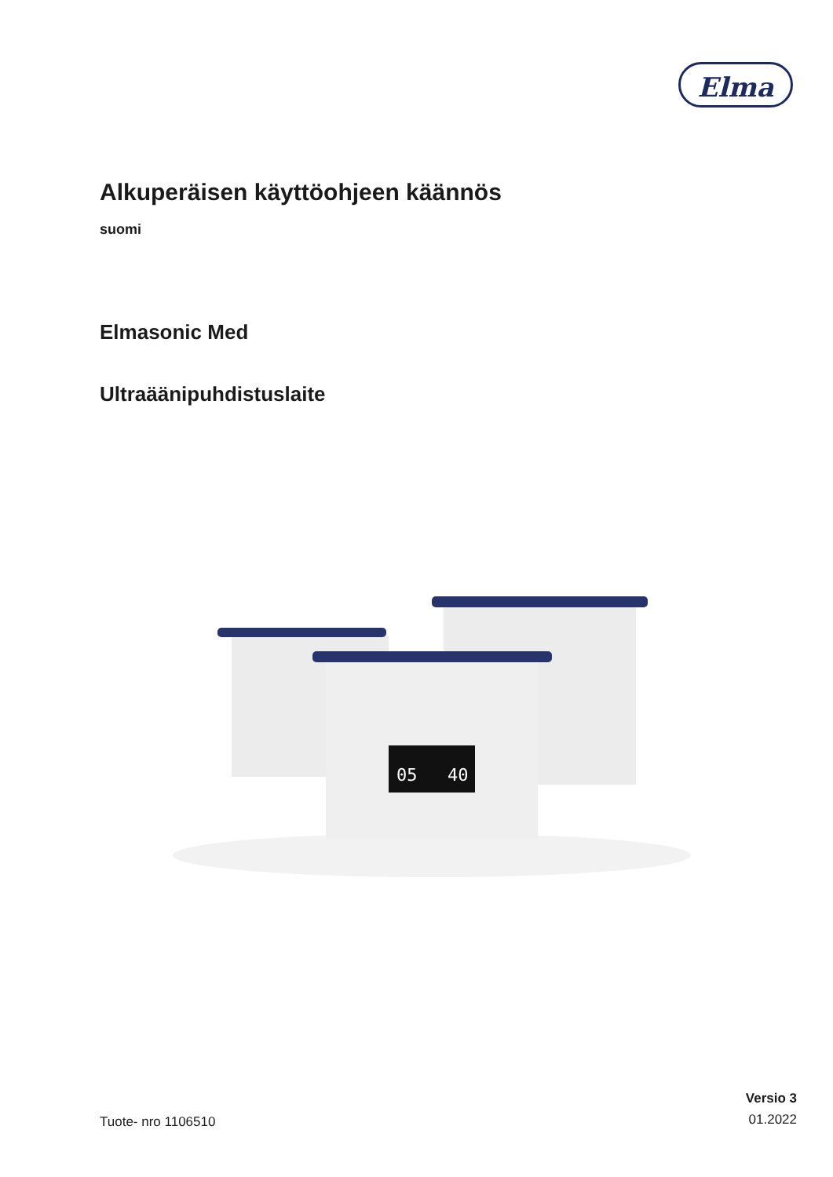Elma
Alkuperäisen käyttöohjeen käännös
suomi
Elmasonic Med
Ultraäänipuhdistuslaite
05
40
Tuote- nro 1106510
Versio 3
01.2022